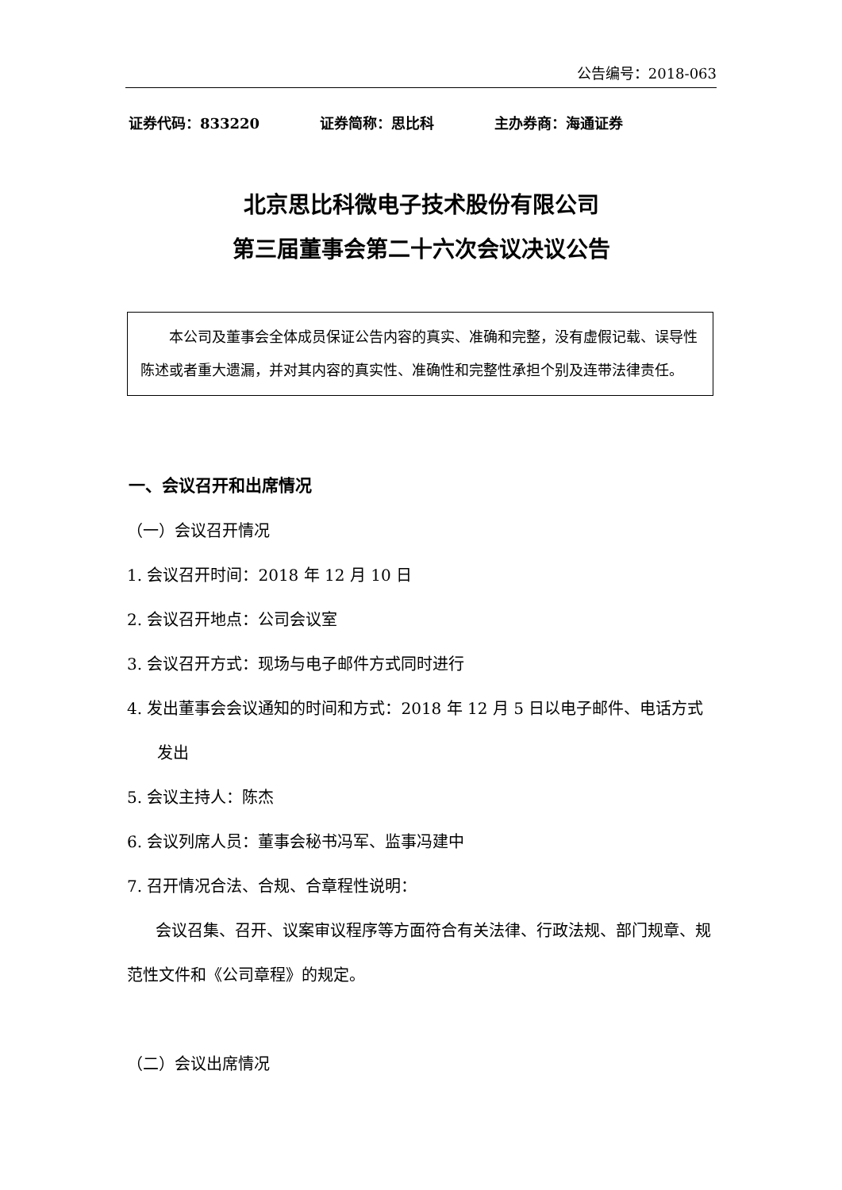公告编号：2018-063
证券代码：833220 证券简称：思比科 主办券商：海通证券
北京思比科微电子技术股份有限公司
第三届董事会第二十六次会议决议公告
本公司及董事会全体成员保证公告内容的真实、准确和完整，没有虚假记载、误导性陈述或者重大遗漏，并对其内容的真实性、准确性和完整性承担个别及连带法律责任。
一、会议召开和出席情况
（一）会议召开情况
1. 会议召开时间：2018 年 12 月 10 日
2. 会议召开地点：公司会议室
3. 会议召开方式：现场与电子邮件方式同时进行
4. 发出董事会会议通知的时间和方式：2018 年 12 月 5 日以电子邮件、电话方式发出
5. 会议主持人：陈杰
6. 会议列席人员：董事会秘书冯军、监事冯建中
7. 召开情况合法、合规、合章程性说明：
会议召集、召开、议案审议程序等方面符合有关法律、行政法规、部门规章、规范性文件和《公司章程》的规定。
（二）会议出席情况